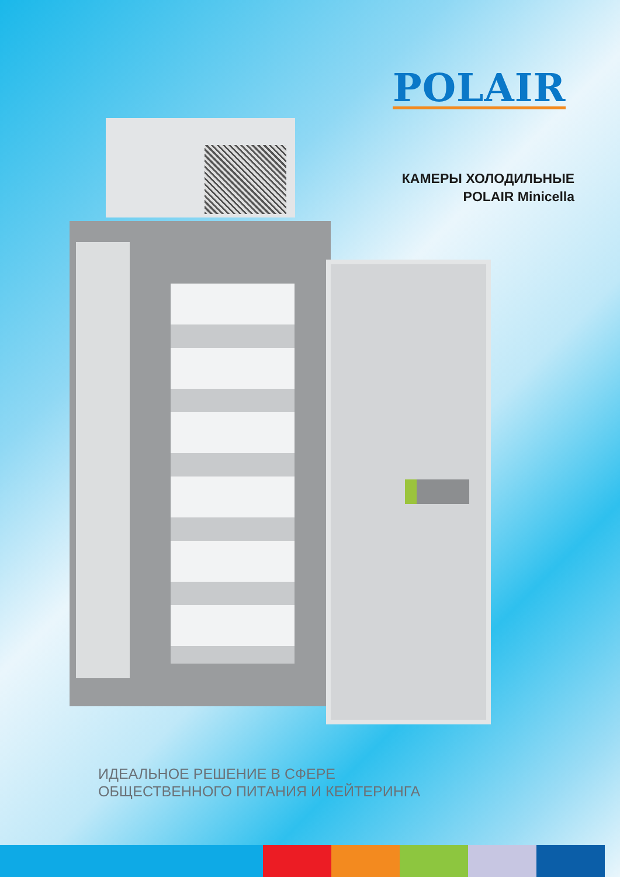POLAIR
КАМЕРЫ ХОЛОДИЛЬНЫЕ
POLAIR Minicella
ИДЕАЛЬНОЕ РЕШЕНИЕ В СФЕРЕ
ОБЩЕСТВЕННОГО ПИТАНИЯ И КЕЙТЕРИНГА